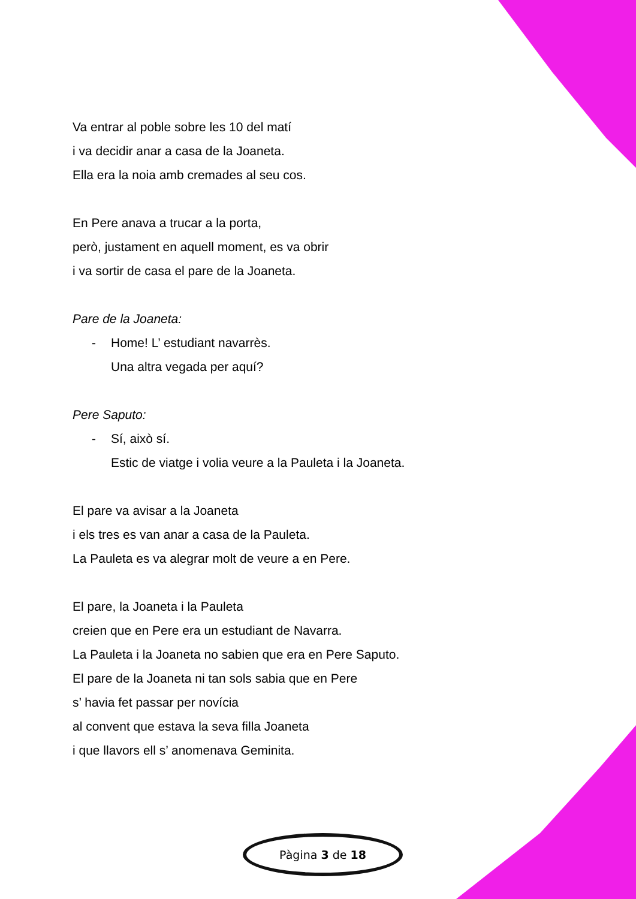Va entrar al poble sobre les 10 del matí
i va decidir anar a casa de la Joaneta.
Ella era la noia amb cremades al seu cos.
En Pere anava a trucar a la porta,
però, justament en aquell moment, es va obrir
i va sortir de casa el pare de la Joaneta.
Pare de la Joaneta:
- Home! L’ estudiant navarrès.
Una altra vegada per aquí?
Pere Saputo:
- Sí, això sí.
Estic de viatge i volia veure a la Pauleta i la Joaneta.
El pare va avisar a la Joaneta
i els tres es van anar a casa de la Pauleta.
La Pauleta es va alegrar molt de veure a en Pere.
El pare, la Joaneta i la Pauleta
creien que en Pere era un estudiant de Navarra.
La Pauleta i la Joaneta no sabien que era en Pere Saputo.
El pare de la Joaneta ni tan sols sabia que en Pere
s’ havia fet passar per novícia
al convent que estava la seva filla Joaneta
i que llavors ell s’ anomenava Geminita.
Pàgina 3 de 18